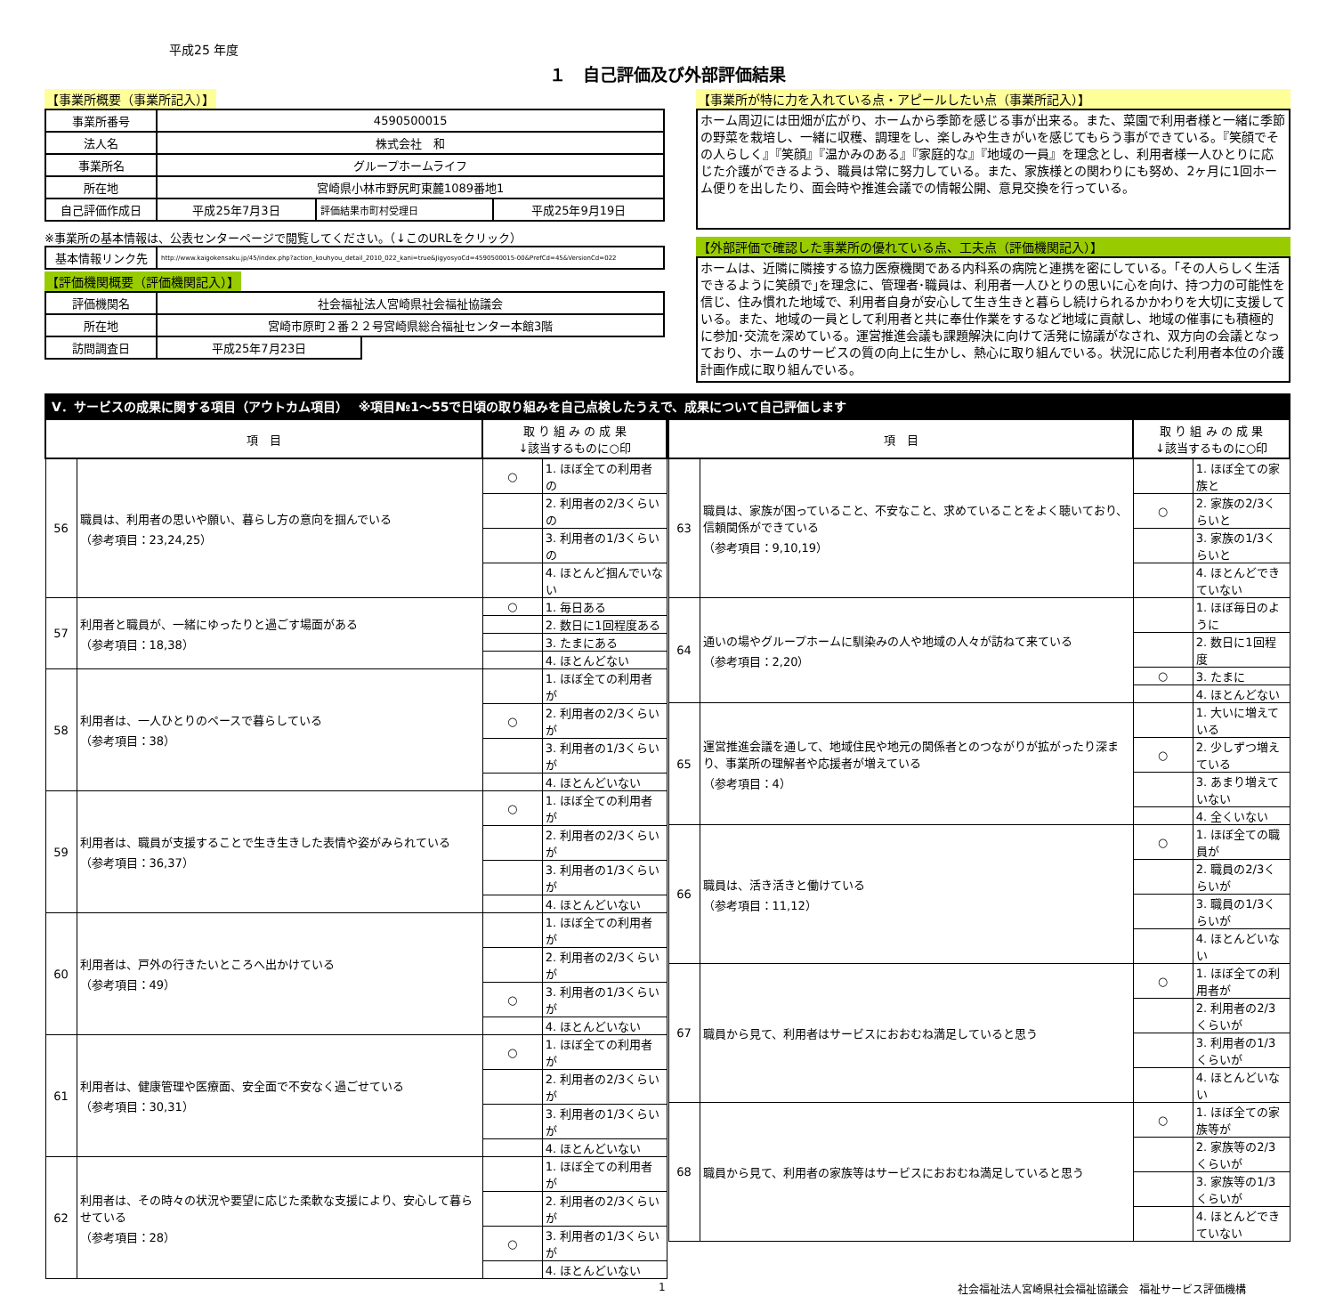平成25 年度
１　自己評価及び外部評価結果
【事業所概要（事業所記入）】
| 事業所番号 | 4590500015 | | |
| 法人名 | 株式会社 和 | | |
| 事業所名 | グループホームライフ | | |
| 所在地 | 宮崎県小林市野尻町東麓1089番地1 | | |
| 自己評価作成日 | 平成25年7月3日 | 評価結果市町村受理日 | 平成25年9月19日 |
※事業所の基本情報は、公表センターページで閲覧してください。（↓このURLをクリック）
| 基本情報リンク先 | http://www.kaigokensaku.jp/45/index.php?action_kouhyou_detail_2010_022_kani=true&JigyosyoCd=4590500015-00&PrefCd=45&VersionCd=022 |
【評価機関概要（評価機関記入）】
| 評価機関名 | 社会福祉法人宮崎県社会福祉協議会 | |
| 所在地 | 宮崎市原町２番２２号宮崎県総合福祉センター本館3階 | |
| 訪問調査日 | 平成25年7月23日 | |
【事業所が特に力を入れている点・アピールしたい点（事業所記入）】
ホーム周辺には田畑が広がり、ホームから季節を感じる事が出来る。また、菜園で利用者様と一緒に季節の野菜を栽培し、一緒に収穫、調理をし、楽しみや生きがいを感じてもらう事ができている。『笑顔でその人らしく』『笑顔』『温かみのある』『家庭的な』『地域の一員』を理念とし、利用者様一人ひとりに応じた介護ができるよう、職員は常に努力している。また、家族様との関わりにも努め、2ヶ月に1回ホーム便りを出したり、面会時や推進会議での情報公開、意見交換を行っている。
【外部評価で確認した事業所の優れている点、工夫点（評価機関記入）】
ホームは、近隣に隣接する協力医療機関である内科系の病院と連携を密にしている。｢その人らしく生活できるように笑顔で｣を理念に、管理者･職員は、利用者一人ひとりの思いに心を向け、持つ力の可能性を信じ、住み慣れた地域で、利用者自身が安心して生き生きと暮らし続けられるかかわりを大切に支援している。また、地域の一員として利用者と共に奉仕作業をするなど地域に貢献し、地域の催事にも積極的に参加･交流を深めている。運営推進会議も課題解決に向けて活発に協議がなされ、双方向の会議となっており、ホームのサービスの質の向上に生かし、熱心に取り組んでいる。状況に応じた利用者本位の介護計画作成に取り組んでいる。
Ⅴ．サービスの成果に関する項目（アウトカム項目）　 ※項目№1～55で日頃の取り組みを自己点検したうえで、成果について自己評価します
| 項 目 | | 取 り 組 み の 成 果 ↓該当するものに○印 | |
| --- | --- | --- | --- |
| 56 | 職員は、利用者の思いや願い、暮らし方の意向を掴んでいる （参考項目：23,24,25） | ○ | 1. ほぼ全ての利用者の |
| | | | 2. 利用者の2/3くらいの |
| | | | 3. 利用者の1/3くらいの |
| | | | 4. ほとんど掴んでいない |
| 57 | 利用者と職員が、一緒にゆったりと過ごす場面がある （参考項目：18,38） | ○ | 1. 毎日ある |
| | | | 2. 数日に1回程度ある |
| | | | 3. たまにある |
| | | | 4. ほとんどない |
| 58 | 利用者は、一人ひとりのペースで暮らしている （参考項目：38） | | 1. ほぼ全ての利用者が |
| | | ○ | 2. 利用者の2/3くらいが |
| | | | 3. 利用者の1/3くらいが |
| | | | 4. ほとんどいない |
| 59 | 利用者は、職員が支援することで生き生きした表情や姿がみられている （参考項目：36,37） | ○ | 1. ほぼ全ての利用者が |
| | | | 2. 利用者の2/3くらいが |
| | | | 3. 利用者の1/3くらいが |
| | | | 4. ほとんどいない |
| 60 | 利用者は、戸外の行きたいところへ出かけている （参考項目：49） | | 1. ほぼ全ての利用者が |
| | | | 2. 利用者の2/3くらいが |
| | | ○ | 3. 利用者の1/3くらいが |
| | | | 4. ほとんどいない |
| 61 | 利用者は、健康管理や医療面、安全面で不安なく過ごせている （参考項目：30,31） | ○ | 1. ほぼ全ての利用者が |
| | | | 2. 利用者の2/3くらいが |
| | | | 3. 利用者の1/3くらいが |
| | | | 4. ほとんどいない |
| 62 | 利用者は、その時々の状況や要望に応じた柔軟な支援により、安心して暮らせている （参考項目：28） | | 1. ほぼ全ての利用者が |
| | | | 2. 利用者の2/3くらいが |
| | | ○ | 3. 利用者の1/3くらいが |
| | | | 4. ほとんどいない |
| 項 目 | | 取 り 組 み の 成 果 ↓該当するものに○印 | |
| --- | --- | --- | --- |
| 63 | 職員は、家族が困っていること、不安なこと、求めていることをよく聴いており、信頼関係ができている （参考項目：9,10,19） | | 1. ほぼ全ての家族と |
| | | ○ | 2. 家族の2/3くらいと |
| | | | 3. 家族の1/3くらいと |
| | | | 4. ほとんどできていない |
| 64 | 通いの場やグループホームに馴染みの人や地域の人々が訪ねて来ている （参考項目：2,20） | | 1. ほぼ毎日のように |
| | | | 2. 数日に1回程度 |
| | | ○ | 3. たまに |
| | | | 4. ほとんどない |
| 65 | 運営推進会議を通して、地域住民や地元の関係者とのつながりが拡がったり深まり、事業所の理解者や応援者が増えている （参考項目：4） | | 1. 大いに増えている |
| | | ○ | 2. 少しずつ増えている |
| | | | 3. あまり増えていない |
| | | | 4. 全くいない |
| 66 | 職員は、活き活きと働けている （参考項目：11,12） | ○ | 1. ほぼ全ての職員が |
| | | | 2. 職員の2/3くらいが |
| | | | 3. 職員の1/3くらいが |
| | | | 4. ほとんどいない |
| 67 | 職員から見て、利用者はサービスにおおむね満足していると思う | ○ | 1. ほぼ全ての利用者が |
| | | | 2. 利用者の2/3くらいが |
| | | | 3. 利用者の1/3くらいが |
| | | | 4. ほとんどいない |
| 68 | 職員から見て、利用者の家族等はサービスにおおむね満足していると思う | ○ | 1. ほぼ全ての家族等が |
| | | | 2. 家族等の2/3くらいが |
| | | | 3. 家族等の1/3くらいが |
| | | | 4. ほとんどできていない |
1 社会福祉法人宮崎県社会福祉協議会　福祉サービス評価機構